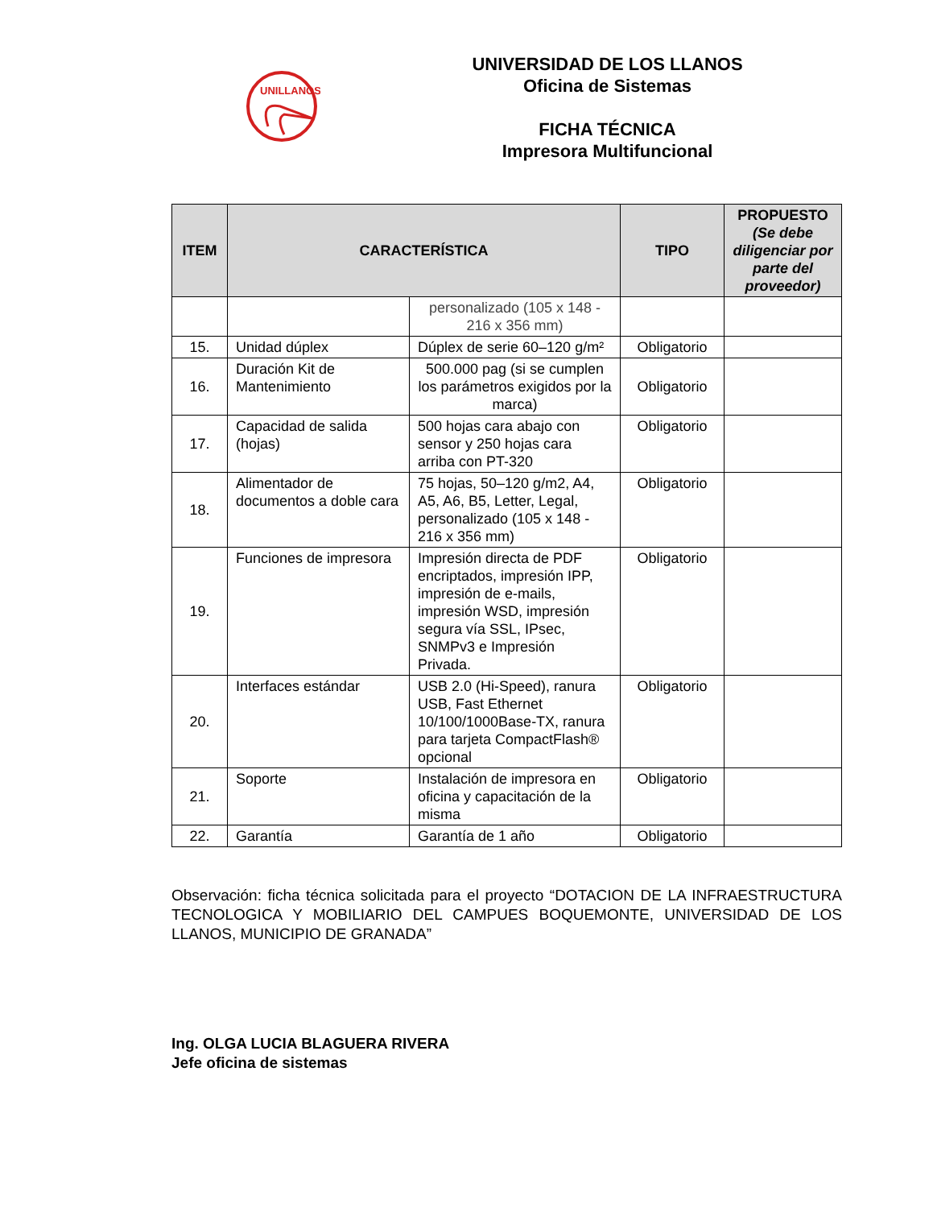UNILLANOS
UNIVERSIDAD DE LOS LLANOS
Oficina de Sistemas
FICHA TÉCNICA
Impresora Multifuncional
| ITEM | CARACTERÍSTICA | | TIPO | PROPUESTO (Se debe diligenciar por parte del proveedor) |
| --- | --- | --- | --- | --- |
| | | personalizado (105 x 148 - 216 x 356 mm) | | |
| 15. | Unidad dúplex | Dúplex de serie 60–120 g/m² | Obligatorio | |
| 16. | Duración Kit de Mantenimiento | 500.000 pag (si se cumplen los parámetros exigidos por la marca) | Obligatorio | |
| 17. | Capacidad de salida (hojas) | 500 hojas cara abajo con sensor y 250 hojas cara arriba con PT-320 | Obligatorio | |
| 18. | Alimentador de documentos a doble cara | 75 hojas, 50–120 g/m2, A4, A5, A6, B5, Letter, Legal, personalizado (105 x 148 - 216 x 356 mm) | Obligatorio | |
| 19. | Funciones de impresora | Impresión directa de PDF encriptados, impresión IPP, impresión de e-mails, impresión WSD, impresión segura vía SSL, IPsec, SNMPv3 e Impresión Privada. | Obligatorio | |
| 20. | Interfaces estándar | USB 2.0 (Hi-Speed), ranura USB, Fast Ethernet 10/100/1000Base-TX, ranura para tarjeta CompactFlash® opcional | Obligatorio | |
| 21. | Soporte | Instalación de impresora en oficina y capacitación de la misma | Obligatorio | |
| 22. | Garantía | Garantía de 1 año | Obligatorio | |
Observación: ficha técnica solicitada para el proyecto “DOTACION DE LA INFRAESTRUCTURA TECNOLOGICA Y MOBILIARIO DEL CAMPUES BOQUEMONTE, UNIVERSIDAD DE LOS LLANOS, MUNICIPIO DE GRANADA”
Ing. OLGA LUCIA BLAGUERA RIVERA
Jefe oficina de sistemas